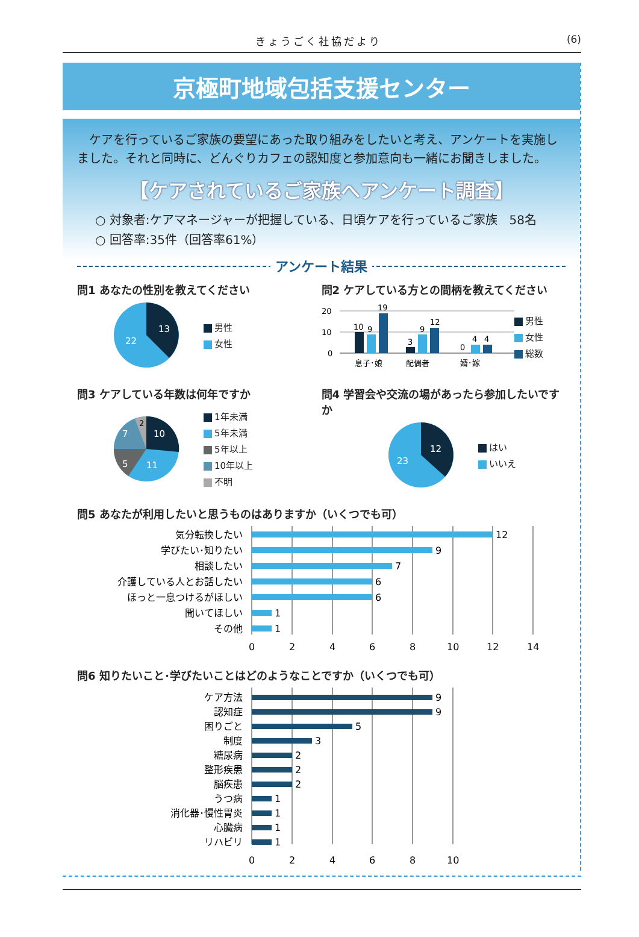きょうごく社協だより (6)
京極町地域包括支援センター
ケアを行っているご家族の要望にあった取り組みをしたいと考え、アンケートを実施しました。それと同時に、どんぐりカフェの認知度と参加意向も一緒にお聞きしました。
【ケアされているご家族へアンケート調査】
○ 対象者:ケアマネージャーが把握している、日頃ケアを行っているご家族　58名
○ 回答率:35件（回答率61%）
アンケート結果
問1 あなたの性別を教えてください
13
22
男性
女性
問2 ケアしている方との間柄を教えてください
20
10
0
10
9
19
3
9
12
0
4
4
息子･娘
配偶者
婿･嫁
男性
女性
総数
問3 ケアしている年数は何年ですか
10
11
5
7
2
1年未満
5年未満
5年以上
10年以上
不明
問4 学習会や交流の場があったら参加したいですか
12
23
はい
いいえ
問5 あなたが利用したいと思うものはありますか（いくつでも可）
気分転換したい
学びたい･知りたい
相談したい
介護している人とお話したい
ほっと一息つけるがほしい
聞いてほしい
その他
12
9
7
6
6
1
1
0
2
4
6
8
10
12
14
問6 知りたいこと･学びたいことはどのようなことですか（いくつでも可）
ケア方法
認知症
困りごと
制度
糖尿病
整形疾患
脳疾患
うつ病
消化器･慢性胃炎
心臓病
リハビリ
9
9
5
3
2
2
2
1
1
1
1
0
2
4
6
8
10